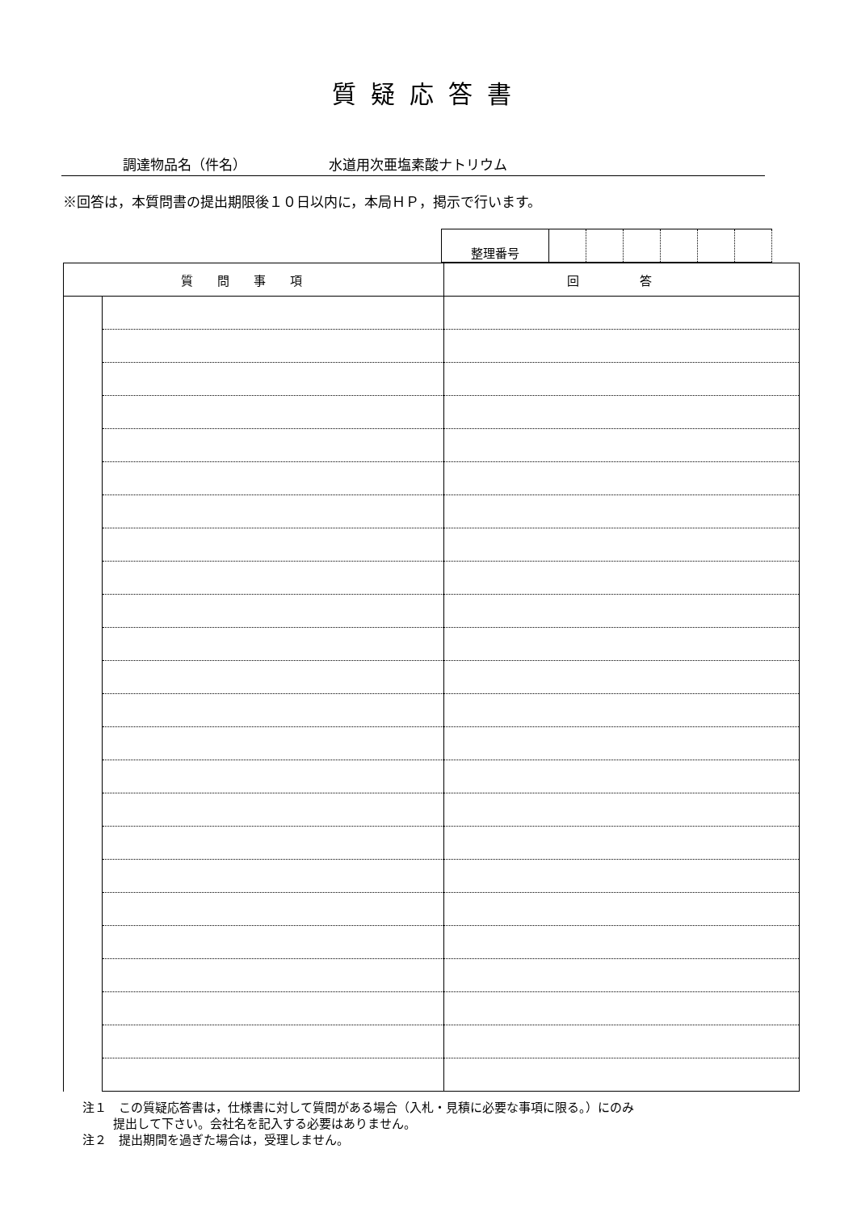質疑応答書
調達物品名（件名） 水道用次亜塩素酸ナトリウム
※回答は，本質問書の提出期限後１０日以内に，本局ＨＰ，掲示で行います。
| 整理番号 | | | | | | |
| 質問事項 | | 回 答 |
| --- | --- | --- |
注１　この質疑応答書は，仕様書に対して質問がある場合（入札・見積に必要な事項に限る。）にのみ
提出して下さい。会社名を記入する必要はありません。
注２　提出期間を過ぎた場合は，受理しません。